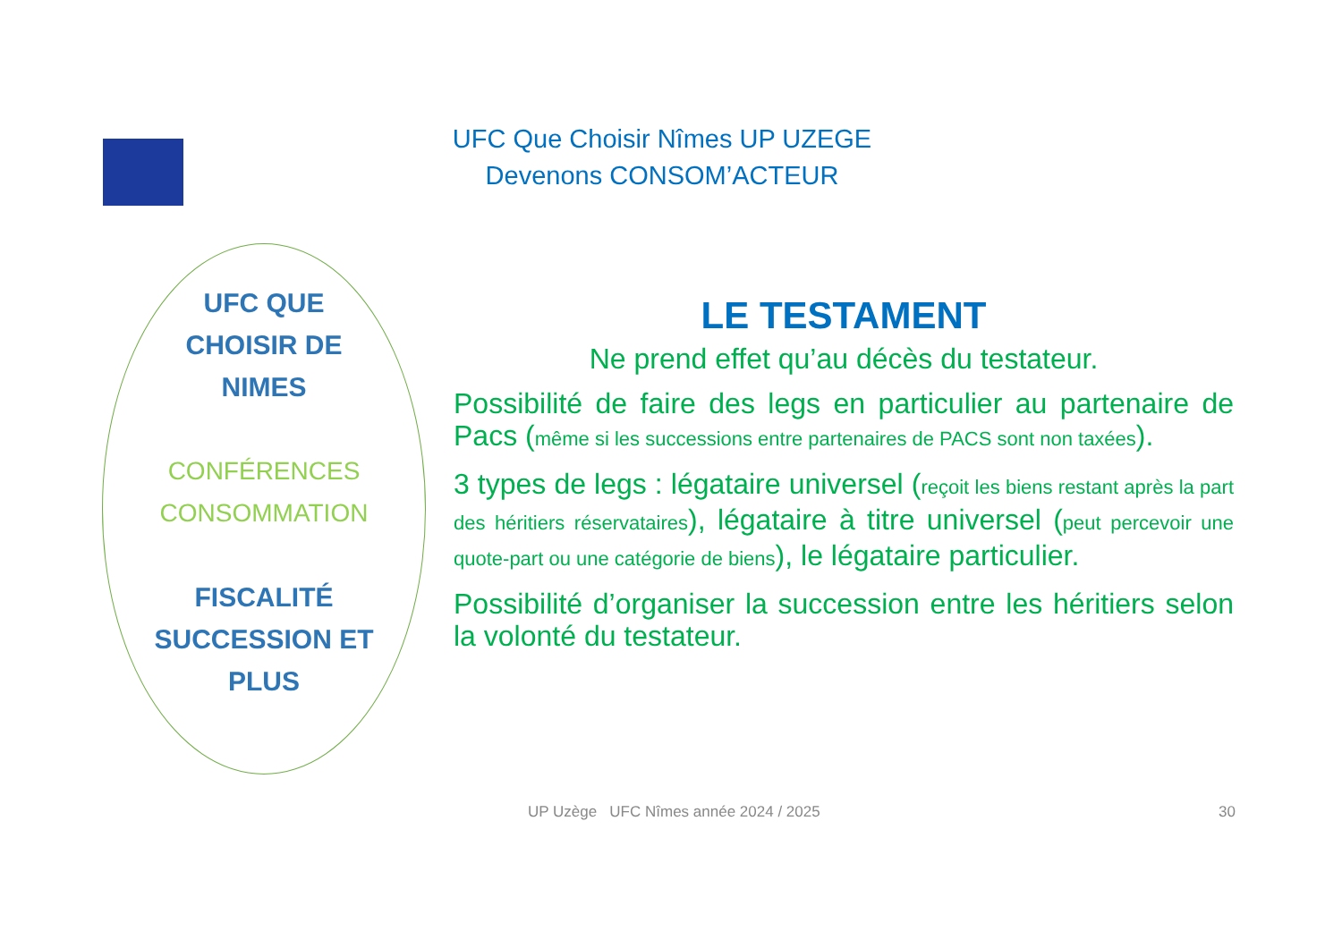UFC Que Choisir Nîmes UP UZEGE
Devenons CONSOM’ACTEUR
UFC QUE
CHOISIR DE
NIMES
CONFÉRENCES
CONSOMMATION
FISCALITÉ
SUCCESSION ET
PLUS
LE TESTAMENT
Ne prend effet qu’au décès du testateur.
Possibilité de faire des legs en particulier au partenaire de Pacs (même si les successions entre partenaires de PACS sont non taxées).
3 types de legs : légataire universel (reçoit les biens restant après la part des héritiers réservataires), légataire à titre universel (peut percevoir une quote-part ou une catégorie de biens), le légataire particulier.
Possibilité d’organiser la succession entre les héritiers selon la volonté du testateur.
UP Uzège UFC Nîmes année 2024 / 2025
30